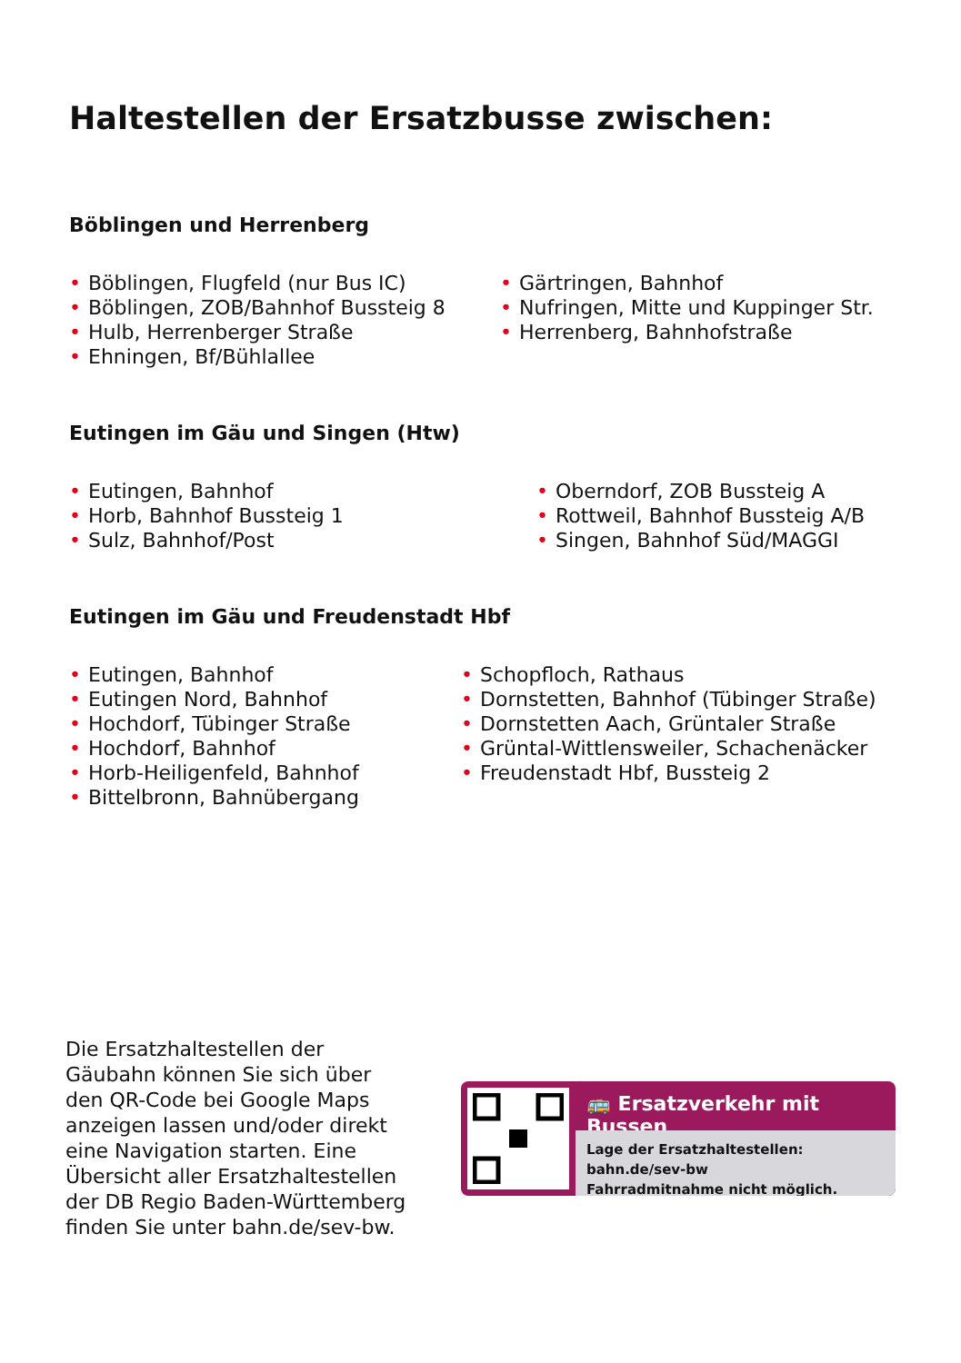Haltestellen der Ersatzbusse zwischen:
Böblingen und Herrenberg
• Böblingen, Flugfeld (nur Bus IC)
• Böblingen, ZOB/Bahnhof Bussteig 8
• Hulb, Herrenberger Straße
• Ehningen, Bf/Bühlallee
• Gärtringen, Bahnhof
• Nufringen, Mitte und Kuppinger Str.
• Herrenberg, Bahnhofstraße
Eutingen im Gäu und Singen (Htw)
• Eutingen, Bahnhof
• Horb, Bahnhof Bussteig 1
• Sulz, Bahnhof/Post
• Oberndorf, ZOB Bussteig A
• Rottweil, Bahnhof Bussteig A/B
• Singen, Bahnhof Süd/MAGGI
Eutingen im Gäu und Freudenstadt Hbf
• Eutingen, Bahnhof
• Eutingen Nord, Bahnhof
• Hochdorf, Tübinger Straße
• Hochdorf, Bahnhof
• Horb-Heiligenfeld, Bahnhof
• Bittelbronn, Bahnübergang
• Schopfloch, Rathaus
• Dornstetten, Bahnhof (Tübinger Straße)
• Dornstetten Aach, Grüntaler Straße
• Grüntal-Wittlensweiler, Schachenäcker
• Freudenstadt Hbf, Bussteig 2
Die Ersatzhaltestellen der Gäubahn können Sie sich über den QR-Code bei Google Maps anzeigen lassen und/oder direkt eine Navigation starten. Eine Übersicht aller Ersatzhaltestellen der DB Regio Baden-Württemberg finden Sie unter bahn.de/sev-bw.
🚌 Ersatzverkehr mit Bussen
Lage der Ersatzhaltestellen: bahn.de/sev-bw
Fahrradmitnahme nicht möglich.